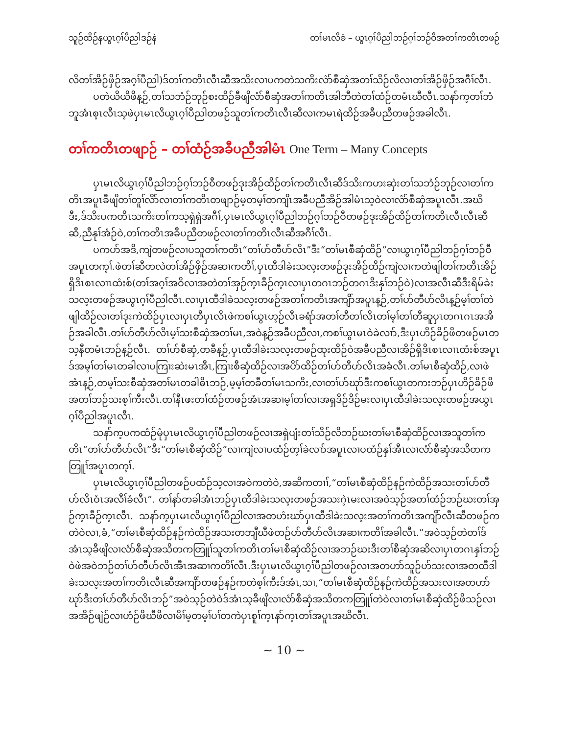သူဉ်ထိဉ်နယွၤဂ့ၢ်ပီညါဒဉ်နဲ တၢ်မၤလိခံ – ယွၤဂ့ၢ်ပီညါဘဉ်ဂ့ၢ်ဘဉ်ဝီအတၢ်ကတိၤတဖဉ်
လိတၢ်အိဉ်ဖှိဉ်အဂ့ၢ်ပီညါ)ဒ်တၢ်ကတိၤလီၤဆီအသိးလၢပကတဲသကိးလံာ်စီဆှံအတၢ်သိဉ်လိလၢတၢ်အိဉ်ဖှိဉ်အဂီၢ်လီၤ.
ပတဲယိယိဖိန့ဉ်,တၢ်သဘံဉ်ဘုဉ်စးထိဉ်ခီဖျိလံာ်စီဆှံအတၢ်ကတိၤအါဘီတဲတၢ်ထံဉ်တမံၤဃီလီၤ.သနာ်က့တၢ်ဘံဘူအံၤစ့ၤလီၤသ့ဖဲပှၤမၤလိယွၤဂ့ၢ်ပီညါတဖဉ်သူတၢ်ကတိၤလီၤဆီလၢကမၤရဲထိဉ်အခီပညီတဖဉ်အခါလီၤ.
တၢ်ကတိၤတဖျာဉ် – တၢ်ထံဉ်အခီပညီအါမံၤ One Term – Many Concepts
ပှၤမၤလိယွၤဂ့ၢ်ပီညါဘဉ်ဂ့ၢ်ဘဉ်ဝီတဖဉ်ဒုးအိဉ်ထိဉ်တၢ်ကတိၤလီၤဆီဒ်သိးကဟးဆှဲးတၢ်သဘံဉ်ဘုဉ်လၢတၢ်ကတိၤအပူၤခီဖျိတၢ်တူၢ်လိာ်လၢတၢ်ကတိၤတဖျာဉ်မ့တမ့ၢ်တကျိၤအခီပညီအိဉ်အါမံၤသ့ဝဲလၢလံာ်စီဆှံအပူၤလီၤ.အဃိဒီး,ဒ်သိးပကတိၤသကိးတၢ်ကသ့ရှဲရှဲအဂီၢ်,ပှၤမၤလိယွၤဂ့ၢ်ပီညါဘဉ်ဂ့ၢ်ဘဉ်ဝီတဖဉ်ဒုးအိဉ်ထိဉ်တၢ်ကတိၤလီၤလီၤဆီဆီ,ညီနုၢ်အံဉ်ဝဲ,တၢ်ကတိၤအခီပညီတဖဉ်လၢတၢ်ကတိၤလီၤဆီအဂီၢ်လီၤ.
ပကပာ်အဒိ,ကျဲတဖဉ်လၢပသူတၢ်ကတိၤ“တၢ်ပာ်တီပာ်လိၤ”ဒီး“တၢ်မၤစီဆှံထိဉ်”လၢယွၤဂ့ၢ်ပီညါဘဉ်ဂ့ၢ်ဘဉ်ဝီအပူၤတက့ၢ်.ဖဲတၢ်ဆီတလဲတၢ်အိဉ်ဖှိဉ်အဆၢကတိၢ်,ပှၤထီဒါခဲးသလ့းတဖဉ်ဒုးအိဉ်ထိဉ်ကျဲလၢကတဲဖျါတၢ်ကတိၤအိဉ်ရှိဒိၤစၤလၢၤထံးစ်(တၢ်အဂ့ၢ်အဝိလၢအတဲတၢ်အှဉ်က့ၤခီဉ်က့ၤလၢပှၤတဂၤဘဉ်တဂၤဒိးနှၢ်ဘဉ်ဝဲ)လၢအလီၤဆီဒီးရိမ်ခဲးသလ့းတဖဉ်အယွၤဂ့ၢ်ပီညါလီၤ.လၢပှၤထီဒါခဲသလ့းတဖဉ်အတၢ်ကတိၤအကျိာ်အပူၤန့ဉ်,တၢ်ပာ်တီပာ်လိၤန့ဉ်မ့ၢ်တၢ်တဲဖျါထိဉ်လၢတၢ်ဒုးကဲထိဉ်ပှၤလၢပှၤတီပှၤလိၤဖဲကစၢ်ယွၤဟ့ဉ်လီၤခရံာ်အတၢ်တီတၢ်လိၤတၢ်မ့ၢ်တၢ်တီဆူပှၤတဂၤဂၤအအိဉ်အခါလီၤ.တၢ်ပာ်တီပာ်လိၤမ့ၢ်သးစီဆှံအတၢ်မၤ,အဝဲန့ဉ်အခီပညီလၢ,ကစၢ်ယွၤမၤဝဲခဲလၢာ်,ဒီးပှၤဟိဉ်ခိဉ်ဖိတဖဉ်မၤတသ့နီတမံၤဘဉ်န့ဉ်လီၤ. တၢ်ပာ်စီဆှံ,တခီန့ဉ်,ပှၤထီဒါခဲးသလ့းတဖဉ်ထုးထိဉ်ဝဲအခီပညီလၢအိဉ်ရှိဒိၤစၤလၢၤထံးစ်အပူၤဒ်အမ့ၢ်တၢ်မၤတခါလၢပကြၢးဆဲးမၤအီၤ,ကြၢးစီဆှံထိဉ်လၢအပိာ်ထိဉ်တၢ်ပာ်တီပာ်လိၤအခံလီၤ.တၢ်မၤစီဆှံထိဉ်,လၢဖဲအံၤန့ဉ်,တမ့ၢ်သးစီဆှံအတၢ်မၤတခါဓိၤဘဉ်,မ့မ့ၢ်တခီတၢ်မၤသကိး,လၢတၢ်ပာ်ဃုာ်ဒီးကစၢ်ယွၤတကးဘဉ်ပှၤဟိဉ်ခိဉ်ဖိအတၢ်ဘဉ်သးစ့ၢ်ကီးလီၤ.တၢ်နီၤဖးတၢ်ထံဉ်တဖဉ်အံၤအဆၢမ့ၢ်တၢ်လၢအရှဒိဉ်ဒိဉ်မးလၢပှၤထီဒါခဲးသလ့းတဖဉ်အယွၤဂ့ၢ်ပီညါအပူၤလီၤ.
သနာ်က့ပကထံဉ်မုံပှၤမၤလိယွၤဂ့ၢ်ပီညါတဖဉ်လၢအရှဲပျံးတၢ်သိဉ်လိဘဉ်ဃးတၢ်မၤစီဆှံထိဉ်လၢအသူတၢ်ကတိၤ“တၢ်ပာ်တီပာ်လိၤ”ဒီး“တၢ်မၤစီဆှံထိဉ်”လၢကျဲလၢပထံဉ်တ့ၢ်ခဲလၢာ်အပူၤလၢပထံဉ်နှၢ်အီၤလၢလံာ်စီဆှံအသိတကတြူၢ်အပူၤတက့ၢ်.
ပှၤမၤလိယွၤဂ့ၢ်ပီညါတဖဉ်ပထံဉ်သ့လၢအဝဲကတဲဝဲ,အဆိကတၢၢ်,“တၢ်မၤစီဆှံထိဉ်နဉ်ကဲထိဉ်အသးတၢ်ပာ်တီပာ်လိၤဝံၤအလီၢ်ခံလီၤ”. တၢ်နာ်တခါအံၤဘဉ်ပှၤထီဒါခဲးသလ့းတဖဉ်အသးဂဲ့ၤမးလၢအဝဲသ့ဉ်အတၢ်ထံဉ်ဘဉ်ဃးတၢ်အှဉ်က့ၤခီဉ်က့ၤလီၤ. သနာ်က့ပှၤမၤလိယွၤဂ့ၢ်ပီညါလၢအတဟံးဃာ်ပှၤထီဒါခဲးသလ့းအတၢ်ကတိၤအကျိာ်လီၤဆီတဖဉ်ကတဲဝဲလၢ,ခံ,“တၢ်မၤစီဆှံထိဉ်နဉ်ကဲထိဉ်အသးတဘျီဃီဖဲတဉ်ပာ်တီပာ်လိၤအဆၢကတိၢ်အခါလီၤ.”အဝဲသ့ဉ်တဲတၢ်ဒ်အံၤသ့ခီဖျိလၢလံာ်စီဆှံအသိတကတြူၢ်သူတၢ်ကတိၤတၢ်မၤစီဆှံထိဉ်လၢအဘဉ်ဃးဒီးတၢ်စီဆှံအဆိလၢပှၤတဂၤနှၢ်ဘဉ်ဝဲဖဲအဝဲဘဉ်တၢ်ပာ်တီပာ်လိၤအီၤအဆၢကတိၢ်လီၤ.ဒီးပှၤမၤလိယွၤဂ့ၢ်ပီညါတဖဉ်လၢအတဟာ်သူဉ်ဟ်သးလၢအတထီဒါခဲးသလ့းအတၢ်ကတိၤလီၤဆီအကျိာ်တဖဉ်နဉ်ကတဲစ့ၢ်ကီးဒ်အံၤ,သၢ,“တၢ်မၤစီဆှံထိဉ်နဉ်ကဲထိဉ်အသးလၢအတဟာ်ဃုာ်ဒီးတၢ်ပာ်တီပာ်လိၤဘဉ်”အဝဲသ့ဉ်တဲဝဲဒ်အံၤသ့ခီဖျိလၢလံာ်စီဆှံအသိတကတြူၢ်တဲဝဲလၢတၢ်မၤစီဆှံထိဉ်ဖိသဉ်လၢအအိဉ်ဖျဲဉ်လၢဟံဉ်ဖိဃီဖိလၢမိၢ်မ့တမ့ၢ်ပၢ်တကဲပှၤစူၢ်က့ၤနာ်က့ၤတၢ်အပူၤအဃိလီၤ.
~ 10 ~